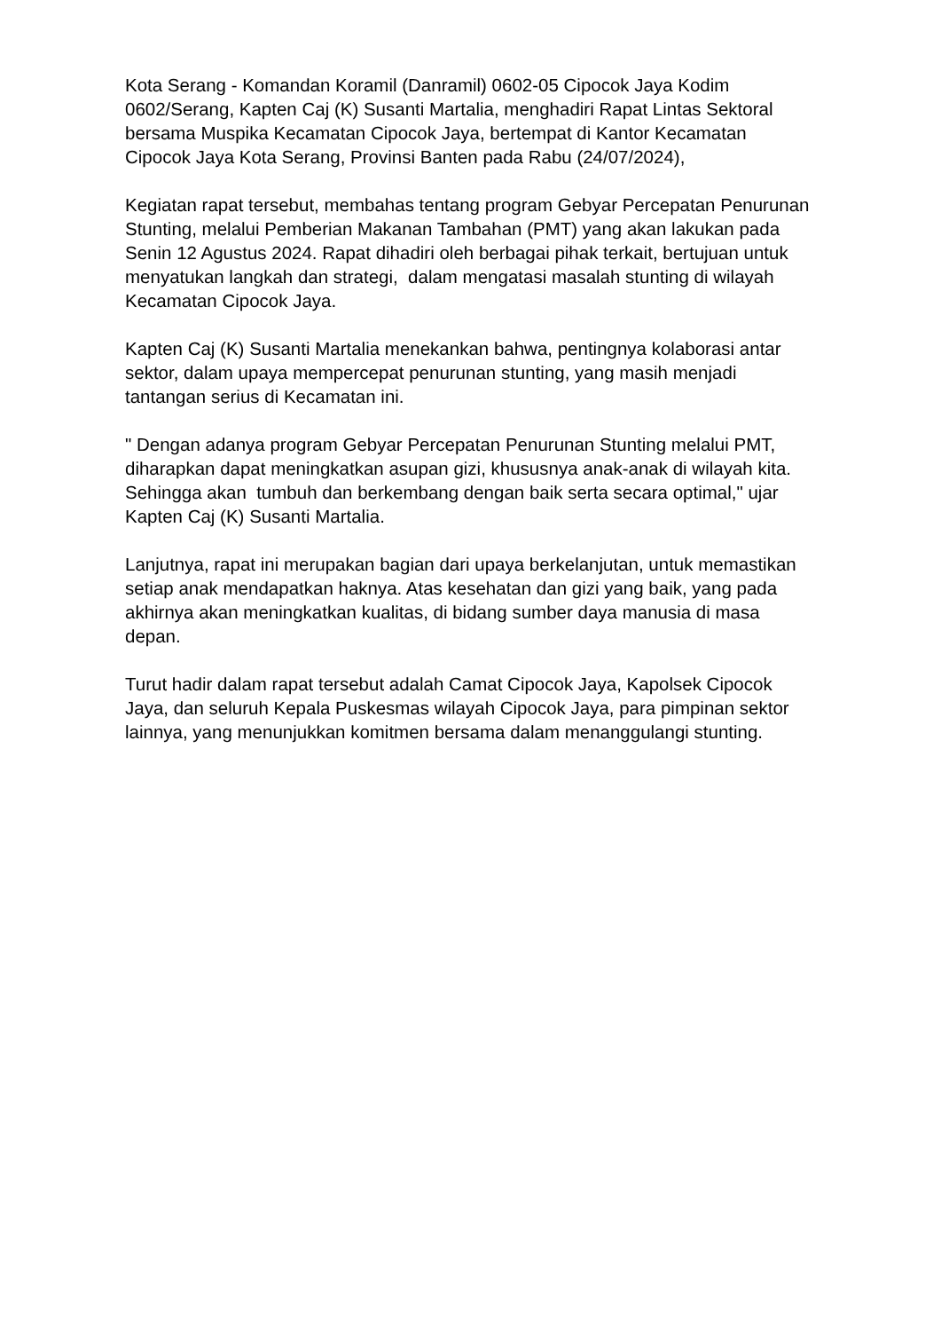Kota Serang - Komandan Koramil (Danramil) 0602-05 Cipocok Jaya Kodim 0602/Serang, Kapten Caj (K) Susanti Martalia, menghadiri Rapat Lintas Sektoral bersama Muspika Kecamatan Cipocok Jaya, bertempat di Kantor Kecamatan Cipocok Jaya Kota Serang, Provinsi Banten pada Rabu (24/07/2024),
Kegiatan rapat tersebut, membahas tentang program Gebyar Percepatan Penurunan Stunting, melalui Pemberian Makanan Tambahan (PMT) yang akan lakukan pada Senin 12 Agustus 2024. Rapat dihadiri oleh berbagai pihak terkait, bertujuan untuk menyatukan langkah dan strategi, dalam mengatasi masalah stunting di wilayah Kecamatan Cipocok Jaya.
Kapten Caj (K) Susanti Martalia menekankan bahwa, pentingnya kolaborasi antar sektor, dalam upaya mempercepat penurunan stunting, yang masih menjadi tantangan serius di Kecamatan ini.
" Dengan adanya program Gebyar Percepatan Penurunan Stunting melalui PMT, diharapkan dapat meningkatkan asupan gizi, khususnya anak-anak di wilayah kita. Sehingga akan tumbuh dan berkembang dengan baik serta secara optimal," ujar Kapten Caj (K) Susanti Martalia.
Lanjutnya, rapat ini merupakan bagian dari upaya berkelanjutan, untuk memastikan setiap anak mendapatkan haknya. Atas kesehatan dan gizi yang baik, yang pada akhirnya akan meningkatkan kualitas, di bidang sumber daya manusia di masa depan.
Turut hadir dalam rapat tersebut adalah Camat Cipocok Jaya, Kapolsek Cipocok Jaya, dan seluruh Kepala Puskesmas wilayah Cipocok Jaya, para pimpinan sektor lainnya, yang menunjukkan komitmen bersama dalam menanggulangi stunting.